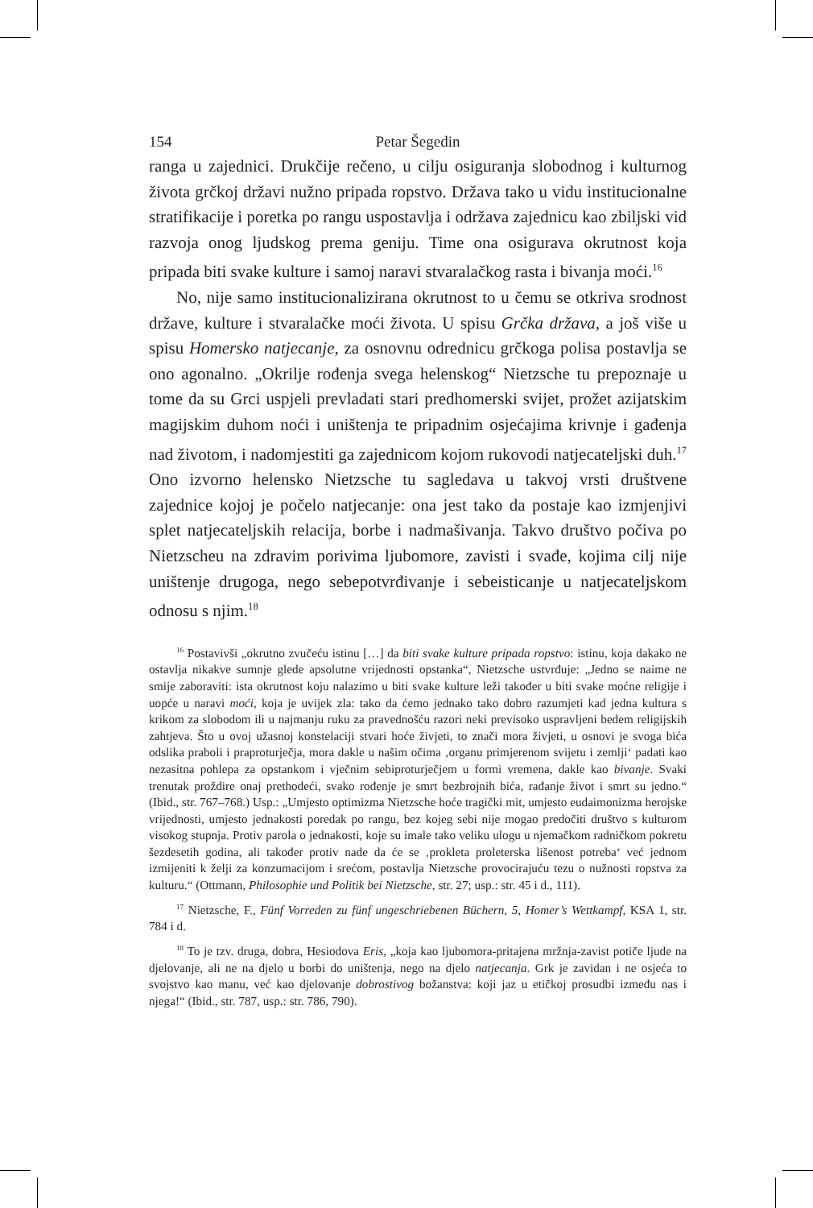154 Petar Šegedin
ranga u zajednici. Drukčije rečeno, u cilju osiguranja slobodnog i kulturnog života grčkoj državi nužno pripada ropstvo. Država tako u vidu institucionalne stratifikacije i poretka po rangu uspostavlja i održava zajednicu kao zbiljski vid razvoja onog ljudskog prema geniju. Time ona osigurava okrutnost koja pripada biti svake kulture i samoj naravi stvaralačkog rasta i bivanja moći.<sup>16</sup>
No, nije samo institucionalizirana okrutnost to u čemu se otkriva srodnost države, kulture i stvaralačke moći života. U spisu Grčka država, a još više u spisu Homersko natjecanje, za osnovnu odrednicu grčkoga polisa postavlja se ono agonalno. „Okrilje rođenja svega helenskog“ Nietzsche tu prepoznaje u tome da su Grci uspjeli prevladati stari predhomerski svijet, prožet azijatskim magijskim duhom noći i uništenja te pripadnim osjećajima krivnje i gađenja nad životom, i nadomjestiti ga zajednicom kojom rukovodi natjecateljski duh.<sup>17</sup> Ono izvorno helensko Nietzsche tu sagledava u takvoj vrsti društvene zajednice kojoj je počelo natjecanje: ona jest tako da postaje kao izmjenjivi splet natjecateljskih relacija, borbe i nadmašivanja. Takvo društvo počiva po Nietzscheu na zdravim porivima ljubomore, zavisti i svađe, kojima cilj nije uništenje drugoga, nego sebepotvrđivanje i sebeisticanje u natjecateljskom odnosu s njim.<sup>18</sup>
<sup>16</sup> Postavivši „okrutno zvučeću istinu […] da biti svake kulture pripada ropstvo: istinu, koja dakako ne ostavlja nikakve sumnje glede apsolutne vrijednosti opstanka“, Nietzsche ustvrđuje: „Jedno se naime ne smije zaboraviti: ista okrutnost koju nalazimo u biti svake kulture leži također u biti svake moćne religije i uopće u naravi moći, koja je uvijek zla: tako da ćemo jednako tako dobro razumjeti kad jedna kultura s krikom za slobodom ili u najmanju ruku za pravednošću razori neki previsoko uspravljeni bedem religijskih zahtjeva. Što u ovoj užasnoj konstelaciji stvari hoće živjeti, to znači mora živjeti, u osnovi je svoga bića odslika praboli i praproturječja, mora dakle u našim očima ‚organu primjerenom svijetu i zemlji‘ padati kao nezasitna pohlepa za opstankom i vječnim sebiproturječjem u formi vremena, dakle kao bivanje. Svaki trenutak proždire onaj prethodeći, svako rođenje je smrt bezbrojnih bića, rađanje život i smrt su jedno.“ (Ibid., str. 767–768.) Usp.: „Umjesto optimizma Nietzsche hoće tragički mit, umjesto eudaimonizma herojske vrijednosti, umjesto jednakosti poredak po rangu, bez kojeg sebi nije mogao predočiti društvo s kulturom visokog stupnja. Protiv parola o jednakosti, koje su imale tako veliku ulogu u njemačkom radničkom pokretu šezdesetih godina, ali također protiv nade da će se ‚prokleta proleterska lišenost potreba‘ već jednom izmijeniti k želji za konzumacijom i srećom, postavlja Nietzsche provocirajuću tezu o nužnosti ropstva za kulturu.“ (Ottmann, Philosophie und Politik bei Nietzsche, str. 27; usp.: str. 45 i d., 111).
<sup>17</sup> Nietzsche, F., Fünf Vorreden zu fünf ungeschriebenen Büchern, 5, Homer’s Wettkampf, KSA 1, str. 784 i d.
<sup>18</sup> To je tzv. druga, dobra, Hesiodova Eris, „koja kao ljubomora-pritajena mržnja-zavist potiče ljude na djelovanje, ali ne na djelo u borbi do uništenja, nego na djelo natjecanja. Grk je zavidan i ne osjeća to svojstvo kao manu, već kao djelovanje dobrostivog božanstva: koji jaz u etičkoj prosudbi između nas i njega!“ (Ibid., str. 787, usp.: str. 786, 790).